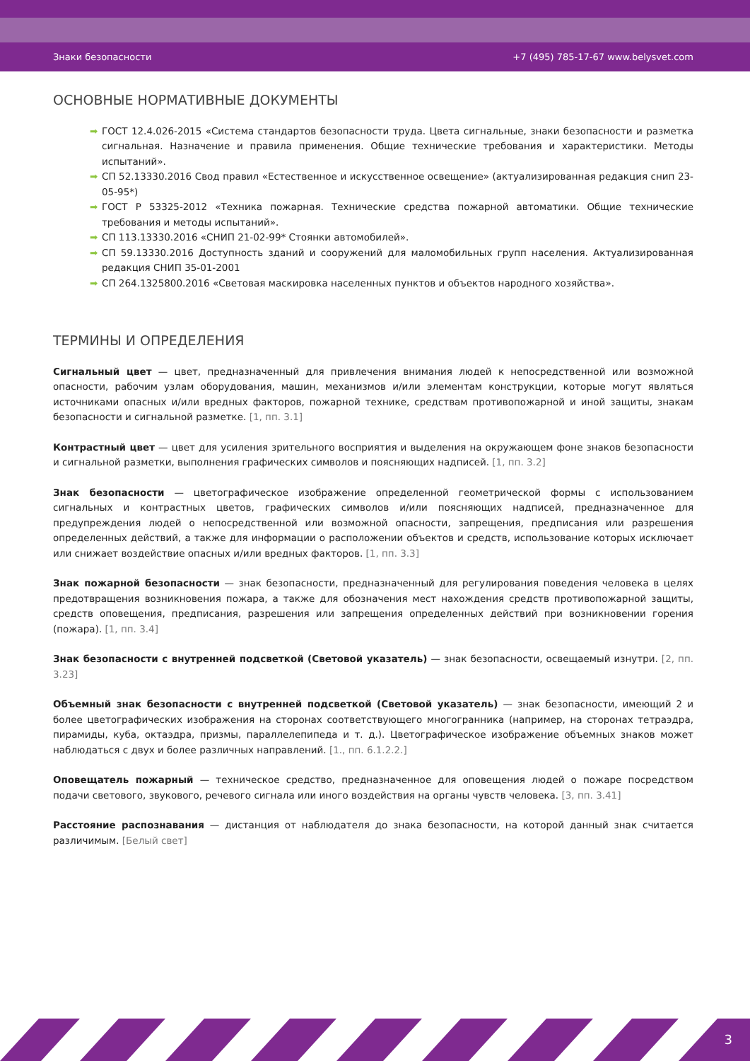Знаки безопасности +7 (495) 785-17-67 www.belysvet.com
ОСНОВНЫЕ НОРМАТИВНЫЕ ДОКУМЕНТЫ
➡ ГОСТ 12.4.026-2015 «Система стандартов безопасности труда. Цвета сигнальные, знаки безопасности и разметка сигнальная. Назначение и правила применения. Общие технические требования и характеристики. Методы испытаний».
➡ СП 52.13330.2016 Свод правил «Естественное и искусственное освещение» (актуализированная редакция снип 23-05-95*)
➡ ГОСТ Р 53325-2012 «Техника пожарная. Технические средства пожарной автоматики. Общие технические требования и методы испытаний».
➡ СП 113.13330.2016 «СНИП 21-02-99* Стоянки автомобилей».
➡ СП 59.13330.2016 Доступность зданий и сооружений для маломобильных групп населения. Актуализированная редакция СНИП 35-01-2001
➡ СП 264.1325800.2016 «Световая маскировка населенных пунктов и объектов народного хозяйства».
ТЕРМИНЫ И ОПРЕДЕЛЕНИЯ
Сигнальный цвет — цвет, предназначенный для привлечения внимания людей к непосредственной или возможной опасности, рабочим узлам оборудования, машин, механизмов и/или элементам конструкции, которые могут являться источниками опасных и/или вредных факторов, пожарной технике, средствам противопожарной и иной защиты, знакам безопасности и сигнальной разметке. [1, пп. 3.1]
Контрастный цвет — цвет для усиления зрительного восприятия и выделения на окружающем фоне знаков безопасности и сигнальной разметки, выполнения графических символов и поясняющих надписей. [1, пп. 3.2]
Знак безопасности — цветографическое изображение определенной геометрической формы с использованием сигнальных и контрастных цветов, графических символов и/или поясняющих надписей, предназначенное для предупреждения людей о непосредственной или возможной опасности, запрещения, предписания или разрешения определенных действий, а также для информации о расположении объектов и средств, использование которых исключает или снижает воздействие опасных и/или вредных факторов. [1, пп. 3.3]
Знак пожарной безопасности — знак безопасности, предназначенный для регулирования поведения человека в целях предотвращения возникновения пожара, а также для обозначения мест нахождения средств противопожарной защиты, средств оповещения, предписания, разрешения или запрещения определенных действий при возникновении горения (пожара). [1, пп. 3.4]
Знак безопасности с внутренней подсветкой (Световой указатель) — знак безопасности, освещаемый изнутри. [2, пп. 3.23]
Объемный знак безопасности с внутренней подсветкой (Световой указатель) — знак безопасности, имеющий 2 и более цветографических изображения на сторонах соответствующего многогранника (например, на сторонах тетраэдра, пирамиды, куба, октаэдра, призмы, параллелепипеда и т. д.). Цветографическое изображение объемных знаков может наблюдаться с двух и более различных направлений. [1., пп. 6.1.2.2.]
Оповещатель пожарный — техническое средство, предназначенное для оповещения людей о пожаре посредством подачи светового, звукового, речевого сигнала или иного воздействия на органы чувств человека. [3, пп. 3.41]
Расстояние распознавания — дистанция от наблюдателя до знака безопасности, на которой данный знак считается различимым. [Белый свет]
3